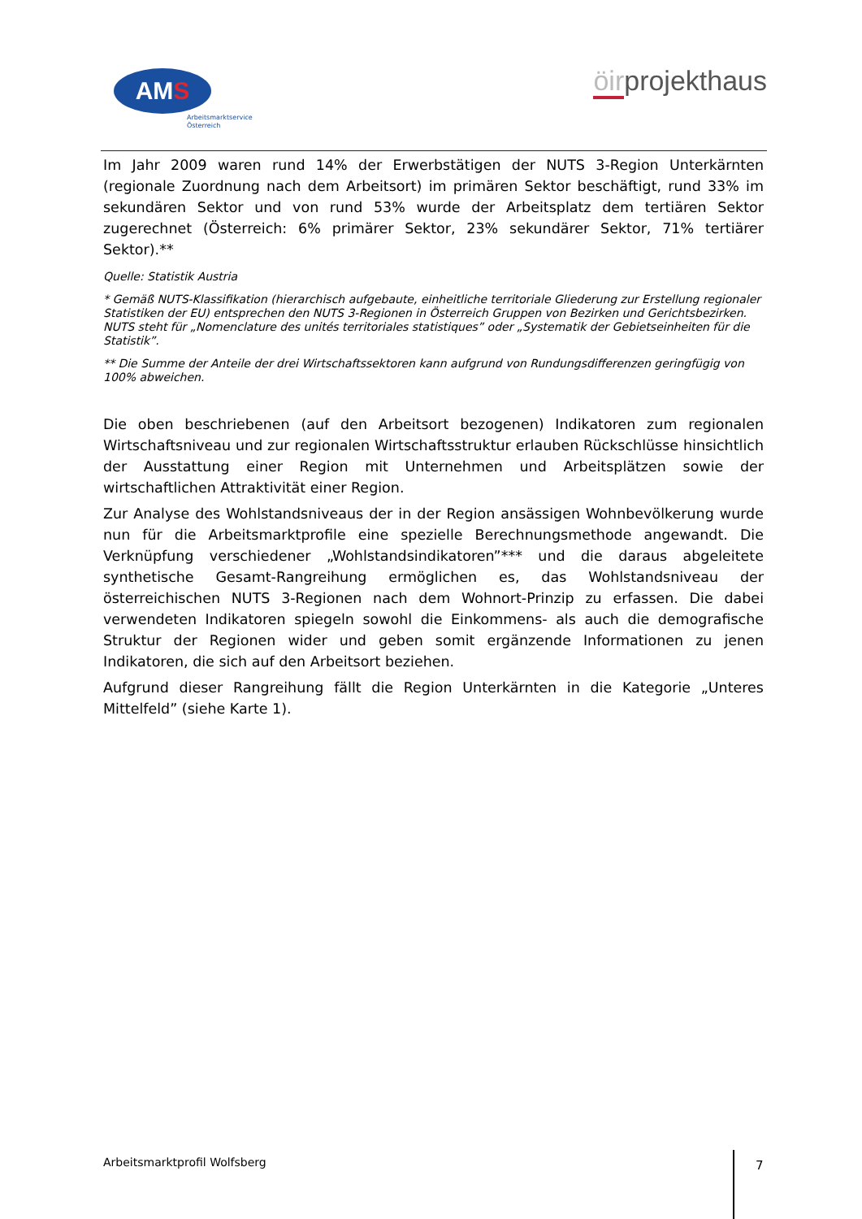AM S
Arbeitsmarktservice
Österreich
öirprojekthaus
Im Jahr 2009 waren rund 14% der Erwerbstätigen der NUTS 3-Region Unterkärnten (regionale Zuordnung nach dem Arbeitsort) im primären Sektor beschäftigt, rund 33% im sekundären Sektor und von rund 53% wurde der Arbeitsplatz dem tertiären Sektor zugerechnet (Österreich: 6% primärer Sektor, 23% sekundärer Sektor, 71% tertiärer Sektor).**
Quelle: Statistik Austria
* Gemäß NUTS-Klassifikation (hierarchisch aufgebaute, einheitliche territoriale Gliederung zur Erstellung regionaler Statistiken der EU) entsprechen den NUTS 3-Regionen in Österreich Gruppen von Bezirken und Gerichtsbezirken. NUTS steht für „Nomenclature des unités territoriales statistiques” oder „Systematik der Gebietseinheiten für die Statistik”.
** Die Summe der Anteile der drei Wirtschaftssektoren kann aufgrund von Rundungsdifferenzen geringfügig von 100% abweichen.
Die oben beschriebenen (auf den Arbeitsort bezogenen) Indikatoren zum regionalen Wirtschaftsniveau und zur regionalen Wirtschaftsstruktur erlauben Rückschlüsse hinsichtlich der Ausstattung einer Region mit Unternehmen und Arbeitsplätzen sowie der wirtschaftlichen Attraktivität einer Region.
Zur Analyse des Wohlstandsniveaus der in der Region ansässigen Wohnbevölkerung wurde nun für die Arbeitsmarktprofile eine spezielle Berechnungsmethode angewandt. Die Verknüpfung verschiedener „Wohlstandsindikatoren”*** und die daraus abgeleitete synthetische Gesamt-Rangreihung ermöglichen es, das Wohlstandsniveau der österreichischen NUTS 3-Regionen nach dem Wohnort-Prinzip zu erfassen. Die dabei verwendeten Indikatoren spiegeln sowohl die Einkommens- als auch die demografische Struktur der Regionen wider und geben somit ergänzende Informationen zu jenen Indikatoren, die sich auf den Arbeitsort beziehen.
Aufgrund dieser Rangreihung fällt die Region Unterkärnten in die Kategorie „Unteres Mittelfeld” (siehe Karte 1).
Arbeitsmarktprofil Wolfsberg 7